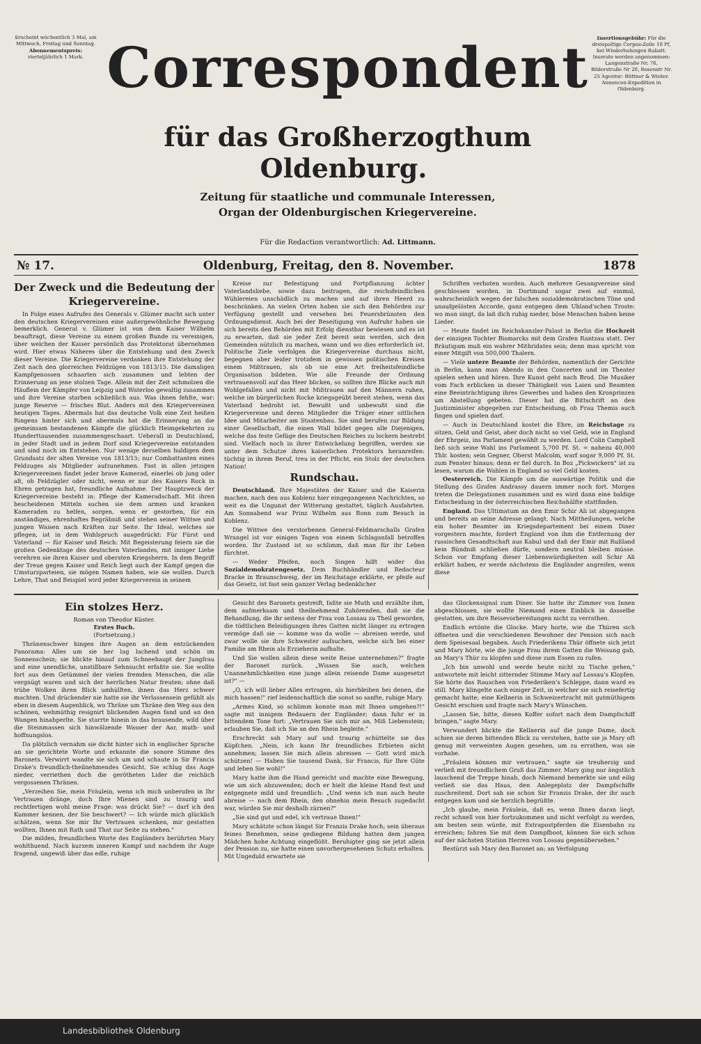Erscheint wöchentlich 3 Mal, am Mittwoch, Freitag und Sonntag.
Abonnementspreis: vierteljährlich 1 Mark.
Correspondent
für das Großherzogthum Oldenburg.
Zeitung für staatliche und communale Interessen,
Organ der Oldenburgischen Kriegervereine.
Für die Redaction verantwortlich: Ad. Littmann.
Insertionsgebühr: Für die dreispaltige Corpus-Zeile 10 Pf, bei Wiederholungen Rabatt. Inserate werden angenommen: Langenstraße Nr. 76, Bilderstraße Nr 20, Rosenstr Nr. 25 Agentur: Büttner & Winter. Annoncen-Expedition in Oldenburg.
№ 17. Oldenburg, Freitag, den 8. November. 1878
Der Zweck und die Bedeutung der Kriegervereine.
In Folge eines Aufrufes des Generals v. Glümer macht sich unter den deutschen Kriegervereinen eine außergewöhnliche Bewegung bemerklich. General v. Glümer ist von dem Kaiser Wilhelm beauftragt, diese Vereine zu einem großen Bunde zu vereinigen, über welchen der Kaiser persönlich das Protektorat übernehmen wird. Hier etwas Näheres über die Entstehung und den Zweck dieser Vereine. Die Kriegervereine verdanken ihre Entstehung der Zeit nach den glorreichen Feldzügen von 1813/15. Die damaligen Kampfgenossen schaarten sich zusammen und lebten der Erinnerung an jene stolzen Tage. Allein mit der Zeit schmolzen die Häuflein der Kämpfer von Leipzig und Waterloo gewaltig zusammen und ihre Vereine starben schließlich aus. Was ihnen fehlte, war: junge Reserve — frisches Blut. Anders mit den Kriegervereinen heutigen Tages. Abermals hat das deutsche Volk eine Zeit heißen Ringens hinter sich und abermals hat die Erinnerung an die gemeinsam bestandenen Kämpfe die glücklich Heimgekehrten zu Hunderttausenden zusammengeschaart. Ueberall in Deutschland, in jeder Stadt und in jedem Dorf sind Kriegervereine entstanden und sind noch im Entstehen. Nur wenige derselben huldigen dem Grundsatz der alten Vereine von 1813/15; nur Combattanten eines Feldzuges als Mitglieder aufzunehmen. Fast in allen jetzigen Kriegervereinen findet jeder brave Kamerad, einerlei ob jung oder alt, ob Feldzügler oder nicht, wenn er nur des Kaisers Rock in Ehren getragen hat, freundliche Aufnahme. Der Hauptzweck der Kriegervereine besteht in: Pflege der Kameradschaft. Mit ihren bescheidenen Mitteln suchen sie dem armen und kranken Kameraden zu helfen, sorgen, wenn er gestorben, für ein anständiges, ehrenhaftes Begräbniß und stehen seiner Wittwe und jungen Waisen nach Kräften zur Seite. Ihr Ideal, welches sie pflegen, ist in dem Wahlspruch ausgedrückt: Für Fürst und Vaterland — für Kaiser und Reich: Mit Begeisterung feiern sie die großen Gedenktage des deutschen Vaterlandes, mit inniger Liebe verehren sie ihren Kaiser und obersten Kriegsherrn. In dem Begriff der Treue gegen Kaiser und Reich liegt auch der Kampf gegen die Umsturzparteien, sie mögen Namen haben, wie sie wollen. Durch Lehre, That und Beispiel wird jeder Kriegerverein in seinem
Kreise zur Befestigung und Fortpflanzung ächter Vaterlandsliebe, sowie dazu beitragen, die reichsfeindlichen Wühlereien unschädlich zu machen und auf ihren Heerd zu beschränken. An vielen Orten haben sie sich den Behörden zur Verfügung gestellt und versehen bei Feuersbrünsten den Ordnungsdienst. Auch bei der Beseitigung von Aufruhr haben sie sich bereits den Behörden mit Erfolg dienstbar bewiesen und es ist zu erwarten, daß sie jeder Zeit bereit sein werden, sich den Gemeinden nützlich zu machen, wann und wo dies erforderlich ist. Politische Ziele verfolgen die Kriegervereine durchaus nicht, begegnen aber leider trotzdem in gewissen politischen Kreisen einem Mißtrauen, als ob sie eine Art freiheitsfeindliche Organisation bildeten. Wie alle Freunde der Ordnung vertrauensvoll auf das Heer blicken, so sollten ihre Blicke auch mit Wohlgefallen und nicht mit Mißtrauen auf den Männern ruhen, welche im bürgerlichen Rocke kriegsgeübt bereit stehen, wenn das Vaterland bedroht ist. Bewußt und unbewußt sind die Kriegervereine und deren Mitglieder die Träger einer sittlichen Idee und Mitarbeiter am Staatenbau. Sie sind berufen zur Bildung einer Gesellschaft, die einen Wall bildet gegen alle Diejenigen, welche das feste Gefüge des Deutschen Reiches zu lockern bestrebt sind. Vielfach noch in ihrer Entwickelung begriffen, werden sie unter dem Schutze ihres kaiserlichen Protektors heranreifen: tüchtig in ihrem Beruf, treu in der Pflicht, ein Stolz der deutschen Nation!
Rundschau.
Deutschland. Ihre Majestäten der Kaiser und die Kaiserin machen, nach den aus Koblenz hier eingegangenen Nachrichten, so weit es die Ungunst der Witterung gestattet, täglich Ausfahrten. Am Sonnabend war Prinz Wilhelm aus Bonn zum Besuch in Koblenz.
Die Wittwe des verstorbenen General-Feldmarschalls Grafen Wrangel ist vor einigen Tagen von einem Schlaganfall betroffen worden. Ihr Zustand ist so schlimm, daß man für ihr Leben fürchtet.
— Weder Pfeifen, noch Singen hilft wider das Sozialdemokratengesetz. Dem Buchhändler und Redacteur Bracke in Braunschweig, der im Reichstage erklärte, er pfeife auf das Gesetz, ist fast sein ganzer Verlag bedenklicher
Schriften verboten worden. Auch mehrere Gesangvereine sind geschlossen worden, in Dortmund sogar zwei auf einmal, wahrscheinlich wegen der falschen sozialdemokratischen Töne und unaufgelösten Accorde, ganz entgegen dem Uhland'schen Troste: wo man singt, da laß dich ruhig nieder, böse Menschen haben keine Lieder.
— Heute findet im Reichskanzler-Palast in Berlin die Hochzeit der einzigen Tochter Bismarcks mit dem Grafen Rantzau statt. Der Bräutigam muß ein wahrer Mithridates sein; denn man spricht von einer Mitgift von 500,000 Thalern.
— Viele untere Beamte der Behörden, namentlich der Gerichte in Berlin, kann man Abends in den Concerten und im Theater spielen sehen und hören. Ihre Kunst geht nach Brod. Die Musiker vom Fach erblicken in dieser Thätigkeit von Laien und Beamten eine Beeinträchtigung ihres Gewerbes und haben den Kronprinzen um Abstellung gebeten. Dieser hat die Bittschrift an den Justizminister abgegeben zur Entscheidung, ob Frau Themis auch fingen und spielen darf.
— Auch in Deutschland kostet die Ehre, im Reichstage zu sitzen, Geld und Geist, aber doch nicht so viel Geld, wie in England der Ehrgeiz, ins Parlament gewählt zu werden. Lord Colin Campbell ließ sich seine Wahl ins Parlament 5,700 Pf. St. = nahezu 40,000 Thlr. kosten; sein Gegner, Oberst Malcolm, warf sogar 9,000 Pf. St. zum Fenster hinaus; denn er fiel durch. In Boz „Pickwickern" ist zu lesen, warum die Wahlen in England so viel Geld kosten.
Oesterreich. Die Kämpfe um die auswärtige Politik und die Stellung des Grafen Andrassy dauern immer noch fort. Morgen treten die Delegationen zusammen und es wird dann eine baldige Entscheidung in der österreichischen Reichshälfte stattfinden.
England. Das Ultimatum an den Emir Schir Ali ist abgegangen und bereits an seine Adresse gelangt. Nach Mittheilungen, welche ein hoher Beamter im Kriegsdepartement bei einem Diner vorgestern machte, fordert England von ihm die Entfernung der russischen Gesandtschaft aus Kabul und daß der Emir mit Rußland kein Bündniß schließen dürfe, sondern neutral bleiben müsse. Schon vor Empfang dieser Liebenswürdigkeiten soll Schir Ali erklärt haben, er werde nächstens die Engländer angreifen, wenn diese
Ein stolzes Herz.
Roman von Theodor Küster.
Erstes Buch.
(Fortsetzung.)
Thränenschwer hingen ihre Augen an dem entzückenden Panorama: Alles um sie her lag lachend und schön im Sonnenschein; sie blickte hinauf zum Schneehaupt der Jungfrau und eine unendliche, unstillbare Sehnsucht erfaßte sie. Sie wollte fort aus dem Getümmel der vielen fremden Menschen, die alle vergnügt waren und sich der herrlichen Natur freuten; ohne daß trübe Wolken ihren Blick umhüllten, ihnen das Herz schwer machten. Und drückender nie hatte sie ihr Verlassensein gefühlt als eben in diesem Augenblick, wo Thräne um Thräne den Weg aus den schönen, wehmüthig resignirt blickenden Augen fand und an den Wangen hinabperlte. Sie starrte hinein in das brausende, wild über die Steinmassen sich hinwälzende Wasser der Aar, muth- und hoffnungslos.
Da plötzlich vernahm sie dicht hinter sich in englischer Sprache an sie gerichtete Worte und erkannte die sonore Stimme des Baronets. Verwirrt wandte sie sich um und schaute in Sir Francis Drake's freundlich-theilnehmendes Gesicht. Sie schlug das Auge nieder, verriethen doch die gerötheten Lider die reichlich vergossenen Thränen.
„Verzeihen Sie, mein Fräulein, wenn ich mich unberufen in Ihr Vertrauen dränge, doch Ihre Mienen sind zu traurig und rechtfertigen wohl meine Frage: was drückt Sie? — darf ich den Kummer kennen, der Sie beschwert? — Ich würde mich glücklich schätzen, wenn Sie mir Ihr Vertrauen schenken, mir gestatten wollten, Ihnen mit Rath und That zur Seite zu stehen."
Die milden, freundlichen Worte des Engländers berührten Mary wohlthuend. Nach kurzem inneren Kampf und nachdem ihr Auge fragend, ungewiß über das edle, ruhige
Gesicht des Baronets gestreift, faßte sie Muth und erzählte ihm, dem aufmerksam und theilnehmend Zuhörenden, daß sie die Behandlung, die ihr seitens der Frau von Lossau zu Theil geworden, die tödtlichen Beleidigungen ihres Gatten nicht länger zu ertragen vermöge daß sie — komme was da wolle — abreisen werde, und zwar wolle sie ihre Schwester aufsuchen, welche sich bei einer Familie am Rhein als Erzieherin aufhalte.
Und Sie wollen allein diese weite Reise unternehmen?" fragte der Baronet zurück. „Wissen Sie auch, welchen Unannehmlichkeiten eine junge allein reisende Dame ausgesetzt ist?" —
„O, ich will lieber Alles ertragen, als hierbleiben bei denen, die mich hassen!" rief leidenschaftlich die sonst so sanfte, ruhige Mary.
„Armes Kind, so schlimm konnte man mit Ihnen umgehen?!" sagte mit innigem Bedauern der Engländer; dann fuhr er in bittendem Tone fort: „Vertrauen Sie sich mir an, Miß Liebenstein; erlauben Sie, daß ich Sie an den Rhein begleite."
Erschreckt sah Mary auf und traurig schüttelte sie das Köpfchen. „Nein, ich kann Ihr freundliches Erbieten nicht annehmen; lassen Sie mich allein abreisen — Gott wird mich schützen! — Haben Sie tausend Dank, Sir Francis, für Ihre Güte und leben Sie wohl!"
Mary hatte ihm die Hand gereicht und machte eine Bewegung, wie um sich abzuwenden; doch er hielt die kleine Hand fest und entgegnete mild und freundlich: „Und wenn ich nun auch heute abreise — nach dem Rhein, den ohnehin mein Besuch zugedacht war, würden Sie mir deshalb zürnen?"
„Sie sind gut und edel, ich vertraue Ihnen!"
Mary schätzte schon längst Sir Franzis Drake hoch; sein überaus feines Benehmen, seine gediegene Bildung hatten dem jungen Mädchen hohe Achtung eingeflößt. Beruhigter ging sie jetzt allein der Pension zu, sie hatte einen unvorhergesehenen Schutz erhalten. Mit Ungeduld erwartete sie
das Glockensignal zum Diner. Sie hatte ihr Zimmer von Innen abgeschlossen, sie wollte Niemand einen Einblick in dasselbe gestatten, um ihre Reisevorbereitungen nicht zu verrathen.
Endlich ertönte die Glocke. Mary horte, wie die Thüren sich öffneten und die verschiedenen Bewohner der Pension sich nach dem Speisesaal begaben. Auch Friederikens Thür öffnete sich jetzt und Mary hörte, wie die junge Frau ihrem Gatten die Weisung gab, an Mary's Thür zu klopfen und diese zum Essen zu rufen.
„Ich bin unwohl und werde heute nicht zu Tische gehen," antwortete mit leicht zitternder Stimme Mary auf Lossau's Klopfen. Sie hörte das Rauschen von Friederiken's Schleppe, dann ward es still. Mary klingelte nach einiger Zeit, in welcher sie sich reisefertig gemacht hatte; eine Kellnerin in Schweizertracht mit gutmüthigem Gesicht erschien und fragte nach Mary's Wünschen.
„Lassen Sie, bitte, diesen Koffer sofort nach dem Dampfschiff bringen," sagte Mary.
Verwundert blickte die Kellnerin auf die junge Dame, doch schien sie deren bittenden Blick zu verstehen, hatte sie ja Mary oft genug mit verweinten Augen gesehen, um zu errathen, was sie vorhabe.
„Fräulein können mir vertrauen," sagte sie treuherzig und verließ mit freundlichem Gruß das Zimmer. Mary ging nur ängstlich lauschend die Treppe hinab, doch Niemand bemerkte sie und eilig verließ sie das Haus, den Anlegeplatz der Dampfschiffe zuschreitend. Dort sah sie schon Sir Franzis Drake, der ihr auch entgegen kam und sie herzlich begrüßte.
„Ich glaube, mein Fräulein, daß es, wenn Ihnen daran liegt, recht schnell von hier fortzukommen und nicht verfolgt zu werden, am besten sein würde, mit Extrapostpferden die Eisenbahn zu erreichen; fahren Sie mit dem Dampfboot, können Sie sich schon auf der nächsten Station Herren von Lossau gegenübersehen."
Bestürzt sah Mary den Baronet an; an Verfolgung
Landesbibliothek Oldenburg